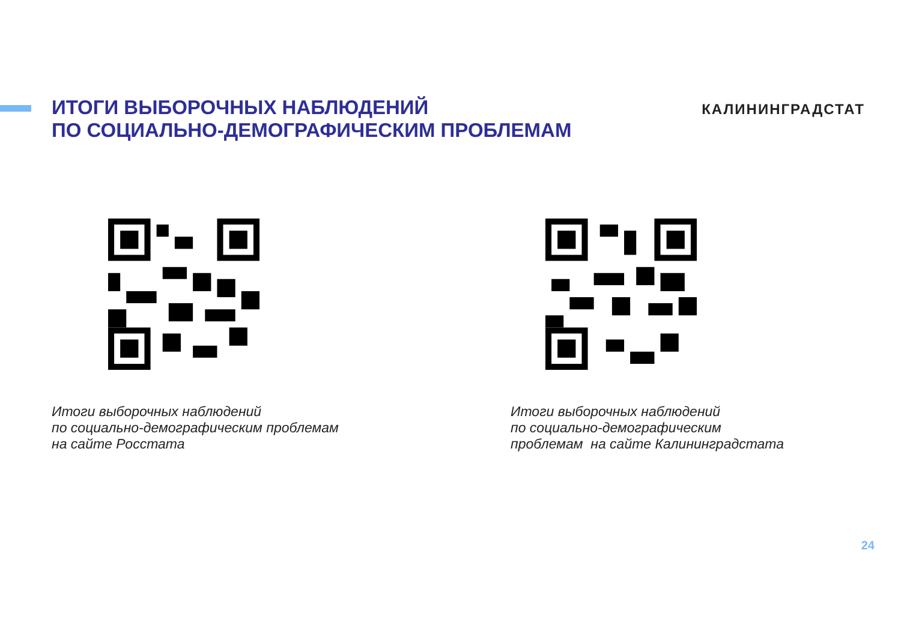ИТОГИ ВЫБОРОЧНЫХ НАБЛЮДЕНИЙ
ПО СОЦИАЛЬНО-ДЕМОГРАФИЧЕСКИМ ПРОБЛЕМАМ
КАЛИНИНГРАДСТАТ
Итоги выборочных наблюдений
по социально-демографическим проблемам
на сайте Росстата
Итоги выборочных наблюдений
по социально-демографическим
проблемам на сайте Калининградстата
24